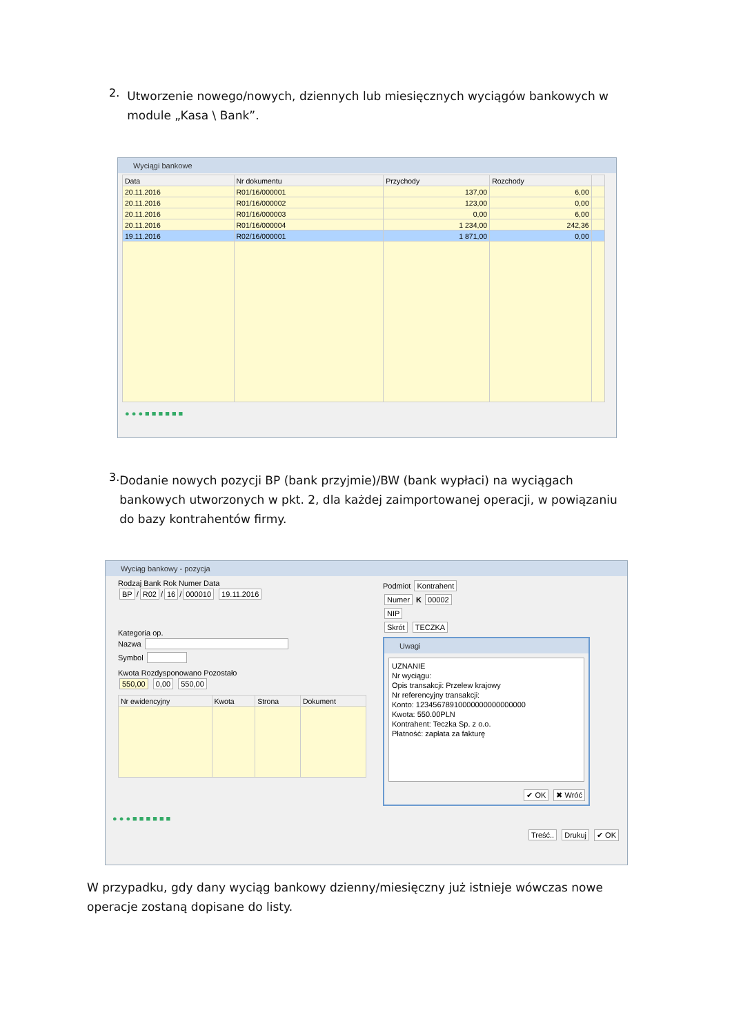2.
Utworzenie nowego/nowych, dziennych lub miesięcznych wyciągów bankowych w module „Kasa \ Bank”.
Wyciągi bankowe
| Data | Nr dokumentu | Przychody | Rozchody | |
| --- | --- | --- | --- | --- |
| 20.11.2016 | R01/16/000001 | 137,00 | 6,00 | |
| 20.11.2016 | R01/16/000002 | 123,00 | 0,00 | |
| 20.11.2016 | R01/16/000003 | 0,00 | 6,00 | |
| 20.11.2016 | R01/16/000004 | 1 234,00 | 242,36 | |
| 19.11.2016 | R02/16/000001 | 1 871,00 | 0,00 | |
● ● ● ■ ■ ■ ■ ■ ■
3.
Dodanie nowych pozycji BP (bank przyjmie)/BW (bank wypłaci) na wyciągach bankowych utworzonych w pkt. 2, dla każdej zaimportowanej operacji, w powiązaniu do bazy kontrahentów firmy.
Wyciąg bankowy - pozycja
Rodzaj Bank Rok Numer Data
BP / R02 / 16 / 000010 19.11.2016
Kategoria op.
Nazwa
Symbol
Kwota Rozdysponowano Pozostało
550,00 0,00 550,00
| Nr ewidencyjny | Kwota | Strona | Dokument |
| --- | --- | --- | --- |
Podmiot Kontrahent
Numer K 00002
NIP
Skrót TECZKA
Uwagi
UZNANIE
Nr wyciągu:
Opis transakcji: Przelew krajowy
Nr referencyjny transakcji:
Konto: 12345678910000000000000000
Kwota: 550.00PLN
Kontrahent: Teczka Sp. z o.o.
Płatność: zapłata za fakturę
✔ OK ✖ Wróć
● ● ● ■ ■ ■ ■ ■ ■
Treść.. Drukuj ✔ OK
W przypadku, gdy dany wyciąg bankowy dzienny/miesięczny już istnieje wówczas nowe operacje zostaną dopisane do listy.